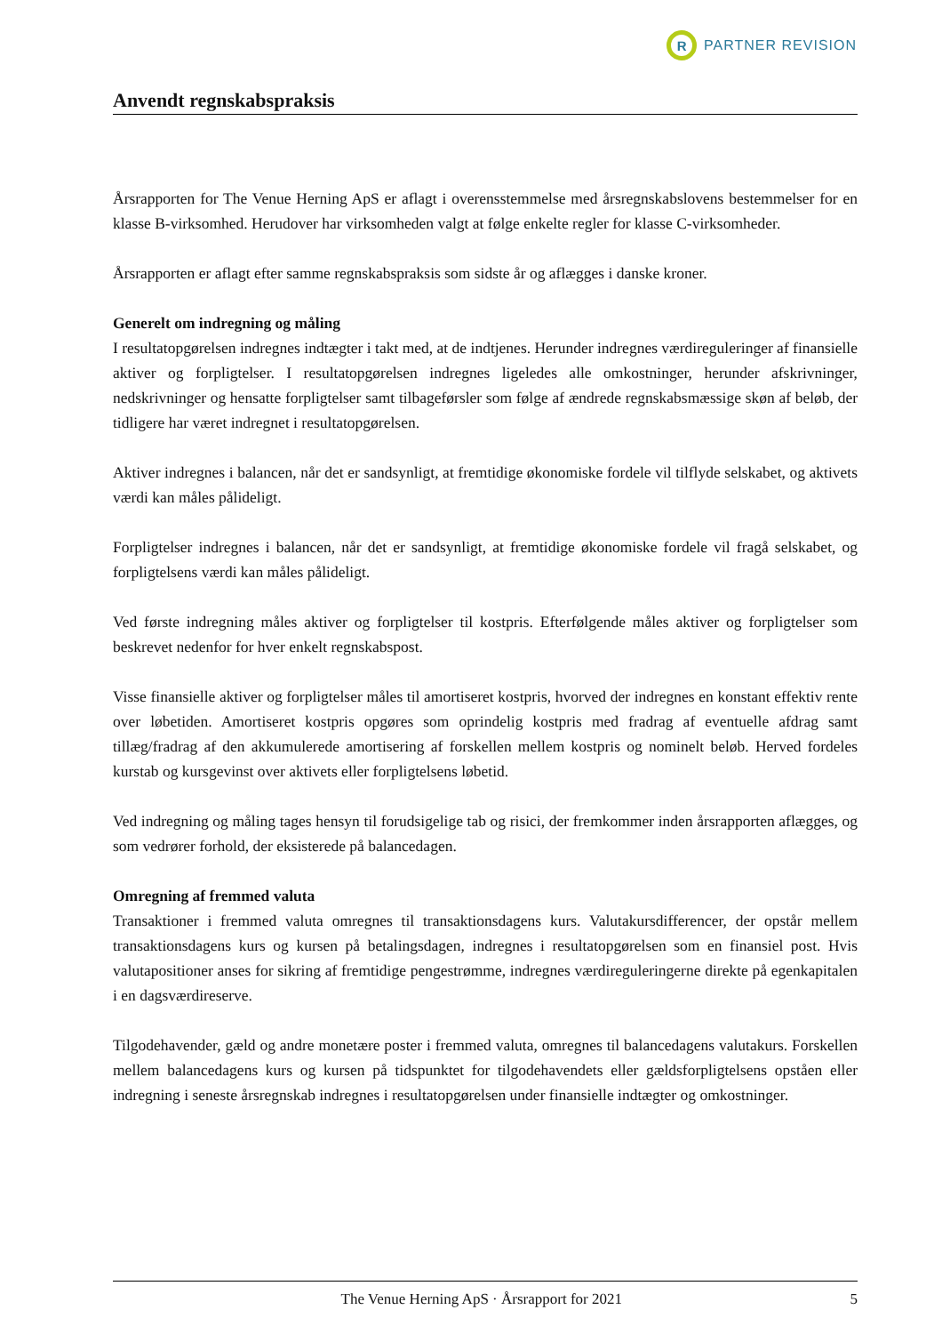R
PARTNER REVISION
Anvendt regnskabspraksis
Årsrapporten for The Venue Herning ApS er aflagt i overensstemmelse med årsregnskabslovens bestemmelser for en klasse B-virksomhed. Herudover har virksomheden valgt at følge enkelte regler for klasse C-virksomheder.
Årsrapporten er aflagt efter samme regnskabspraksis som sidste år og aflægges i danske kroner.
Generelt om indregning og måling
I resultatopgørelsen indregnes indtægter i takt med, at de indtjenes. Herunder indregnes værdireguleringer af finansielle aktiver og forpligtelser. I resultatopgørelsen indregnes ligeledes alle omkostninger, herunder afskrivninger, nedskrivninger og hensatte forpligtelser samt tilbageførsler som følge af ændrede regnskabsmæssige skøn af beløb, der tidligere har været indregnet i resultatopgørelsen.
Aktiver indregnes i balancen, når det er sandsynligt, at fremtidige økonomiske fordele vil tilflyde selskabet, og aktivets værdi kan måles pålideligt.
Forpligtelser indregnes i balancen, når det er sandsynligt, at fremtidige økonomiske fordele vil fragå selskabet, og forpligtelsens værdi kan måles pålideligt.
Ved første indregning måles aktiver og forpligtelser til kostpris. Efterfølgende måles aktiver og forpligtelser som beskrevet nedenfor for hver enkelt regnskabspost.
Visse finansielle aktiver og forpligtelser måles til amortiseret kostpris, hvorved der indregnes en konstant effektiv rente over løbetiden. Amortiseret kostpris opgøres som oprindelig kostpris med fradrag af eventuelle afdrag samt tillæg/fradrag af den akkumulerede amortisering af forskellen mellem kostpris og nominelt beløb. Herved fordeles kurstab og kursgevinst over aktivets eller forpligtelsens løbetid.
Ved indregning og måling tages hensyn til forudsigelige tab og risici, der fremkommer inden årsrapporten aflægges, og som vedrører forhold, der eksisterede på balancedagen.
Omregning af fremmed valuta
Transaktioner i fremmed valuta omregnes til transaktionsdagens kurs. Valutakursdifferencer, der opstår mellem transaktionsdagens kurs og kursen på betalingsdagen, indregnes i resultatopgørelsen som en finansiel post. Hvis valutapositioner anses for sikring af fremtidige pengestrømme, indregnes værdireguleringerne direkte på egenkapitalen i en dagsværdireserve.
Tilgodehavender, gæld og andre monetære poster i fremmed valuta, omregnes til balancedagens valutakurs. Forskellen mellem balancedagens kurs og kursen på tidspunktet for tilgodehavendets eller gældsforpligtelsens opståen eller indregning i seneste årsregnskab indregnes i resultatopgørelsen under finansielle indtægter og omkostninger.
The Venue Herning ApS · Årsrapport for 2021 5